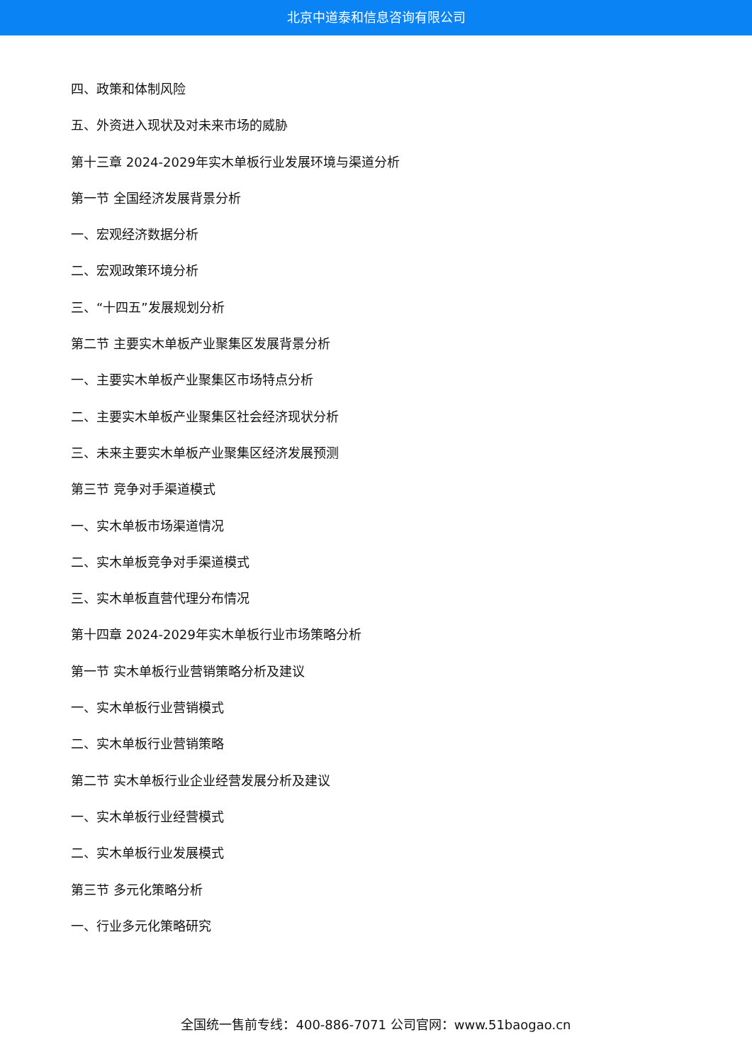北京中道泰和信息咨询有限公司
四、政策和体制风险
五、外资进入现状及对未来市场的威胁
第十三章 2024-2029年实木单板行业发展环境与渠道分析
第一节 全国经济发展背景分析
一、宏观经济数据分析
二、宏观政策环境分析
三、“十四五”发展规划分析
第二节 主要实木单板产业聚集区发展背景分析
一、主要实木单板产业聚集区市场特点分析
二、主要实木单板产业聚集区社会经济现状分析
三、未来主要实木单板产业聚集区经济发展预测
第三节 竞争对手渠道模式
一、实木单板市场渠道情况
二、实木单板竞争对手渠道模式
三、实木单板直营代理分布情况
第十四章 2024-2029年实木单板行业市场策略分析
第一节 实木单板行业营销策略分析及建议
一、实木单板行业营销模式
二、实木单板行业营销策略
第二节 实木单板行业企业经营发展分析及建议
一、实木单板行业经营模式
二、实木单板行业发展模式
第三节 多元化策略分析
一、行业多元化策略研究
全国统一售前专线：400-886-7071 公司官网：www.51baogao.cn